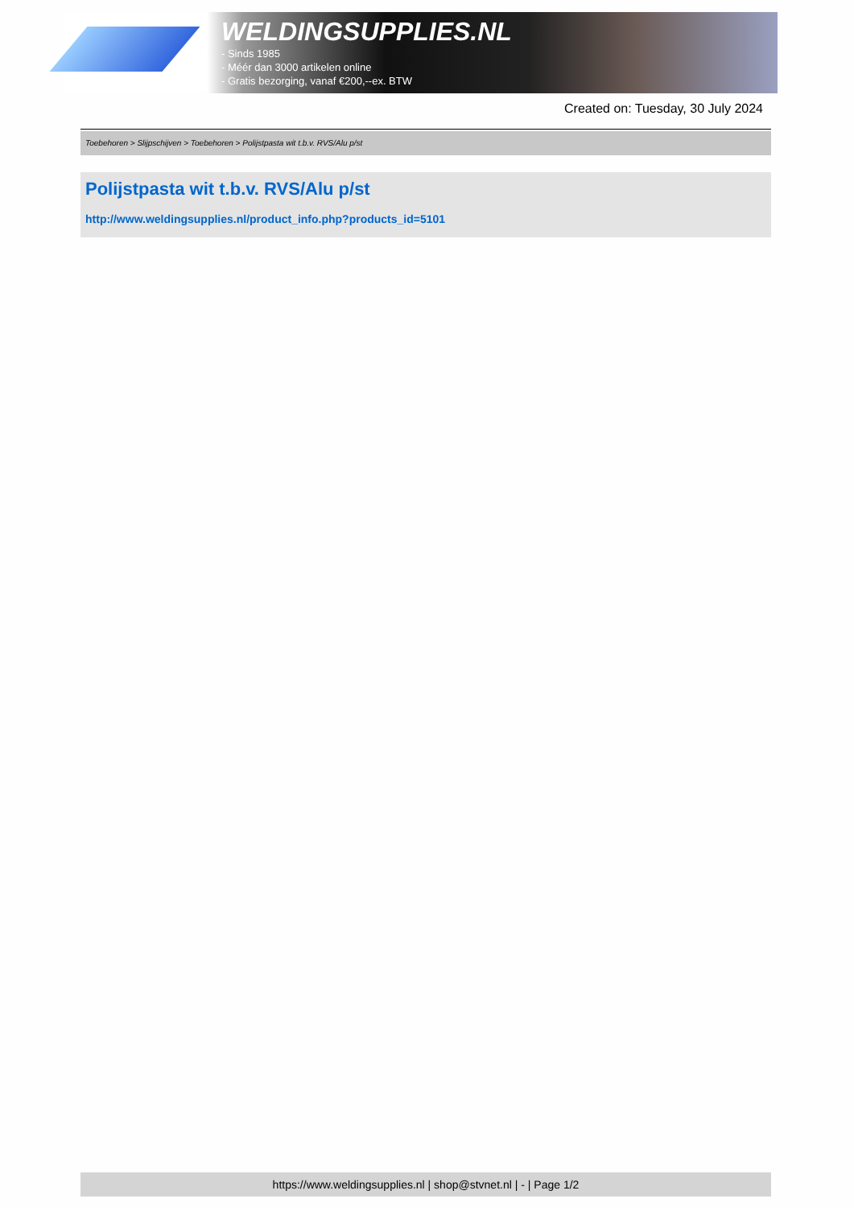WELDINGSUPPLIES.NL
- Sinds 1985
- Méér dan 3000 artikelen online
- Gratis bezorging, vanaf €200,--ex. BTW
Created on: Tuesday, 30 July 2024
Toebehoren > Slijpschijven > Toebehoren > Polijstpasta wit t.b.v. RVS/Alu p/st
Polijstpasta wit t.b.v. RVS/Alu p/st
http://www.weldingsupplies.nl/product_info.php?products_id=5101
https://www.weldingsupplies.nl | shop@stvnet.nl | - | Page 1/2